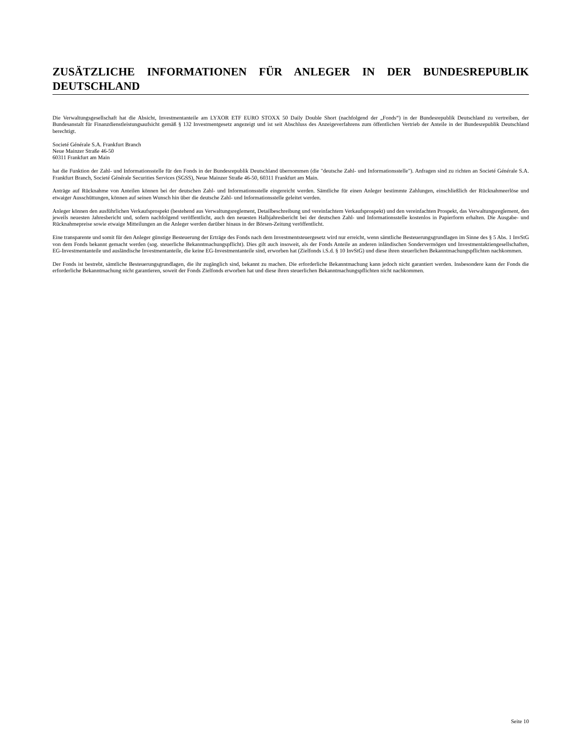ZUSÄTZLICHE INFORMATIONEN FÜR ANLEGER IN DER BUNDESREPUBLIK DEUTSCHLAND
Die Verwaltungsgesellschaft hat die Absicht, Investmentanteile am LYXOR ETF EURO STOXX 50 Daily Double Short (nachfolgend der „Fonds“) in der Bundesrepublik Deutschland zu vertreiben, der Bundesanstalt für Finanzdienstleistungsaufsicht gemäß § 132 Investmentgesetz angezeigt und ist seit Abschluss des Anzeigeverfahrens zum öffentlichen Vertrieb der Anteile in der Bundesrepublik Deutschland berechtigt.
Societé Générale S.A. Frankfurt Branch
Neue Mainzer Straße 46-50
60311 Frankfurt am Main
hat die Funktion der Zahl- und Informationsstelle für den Fonds in der Bundesrepublik Deutschland übernommen (die "deutsche Zahl- und Informationsstelle"). Anfragen sind zu richten an Societé Générale S.A. Frankfurt Branch, Societé Générale Securities Services (SGSS), Neue Mainzer Straße 46-50, 60311 Frankfurt am Main.
Anträge auf Rücknahme von Anteilen können bei der deutschen Zahl- und Informationsstelle eingereicht werden. Sämtliche für einen Anleger bestimmte Zahlungen, einschließlich der Rücknahmeerlöse und etwaiger Ausschüttungen, können auf seinen Wunsch hin über die deutsche Zahl- und Informationsstelle geleitet werden.
Anleger können den ausführlichen Verkaufsprospekt (bestehend aus Verwaltungsreglement, Detailbeschreibung und vereinfachtem Verkaufsprospekt) und den vereinfachten Prospekt, das Verwaltungsreglement, den jeweils neuesten Jahresbericht und, sofern nachfolgend veröffentlicht, auch den neuesten Halbjahresbericht bei der deutschen Zahl- und Informationsstelle kostenlos in Papierform erhalten. Die Ausgabe- und Rücknahmepreise sowie etwaige Mitteilungen an die Anleger werden darüber hinaus in der Börsen-Zeitung veröffentlicht.
Eine transparente und somit für den Anleger günstige Besteuerung der Erträge des Fonds nach dem Investmentsteuergesetz wird nur erreicht, wenn sämtliche Besteuerungsgrundlagen im Sinne des § 5 Abs. 1 InvStG von dem Fonds bekannt gemacht werden (sog. steuerliche Bekanntmachungspflicht). Dies gilt auch insoweit, als der Fonds Anteile an anderen inländischen Sondervermögen und Investmentaktiengesellschaften, EG-Investmentanteile und ausländische Investmentanteile, die keine EG-Investmentanteile sind, erworben hat (Zielfonds i.S.d. § 10 InvStG) und diese ihren steuerlichen Bekanntmachungspflichten nachkommen.
Der Fonds ist bestrebt, sämtliche Besteuerungsgrundlagen, die ihr zugänglich sind, bekannt zu machen. Die erforderliche Bekanntmachung kann jedoch nicht garantiert werden. Insbesondere kann der Fonds die erforderliche Bekanntmachung nicht garantieren, soweit der Fonds Zielfonds erworben hat und diese ihren steuerlichen Bekanntmachungspflichten nicht nachkommen.
Seite 10